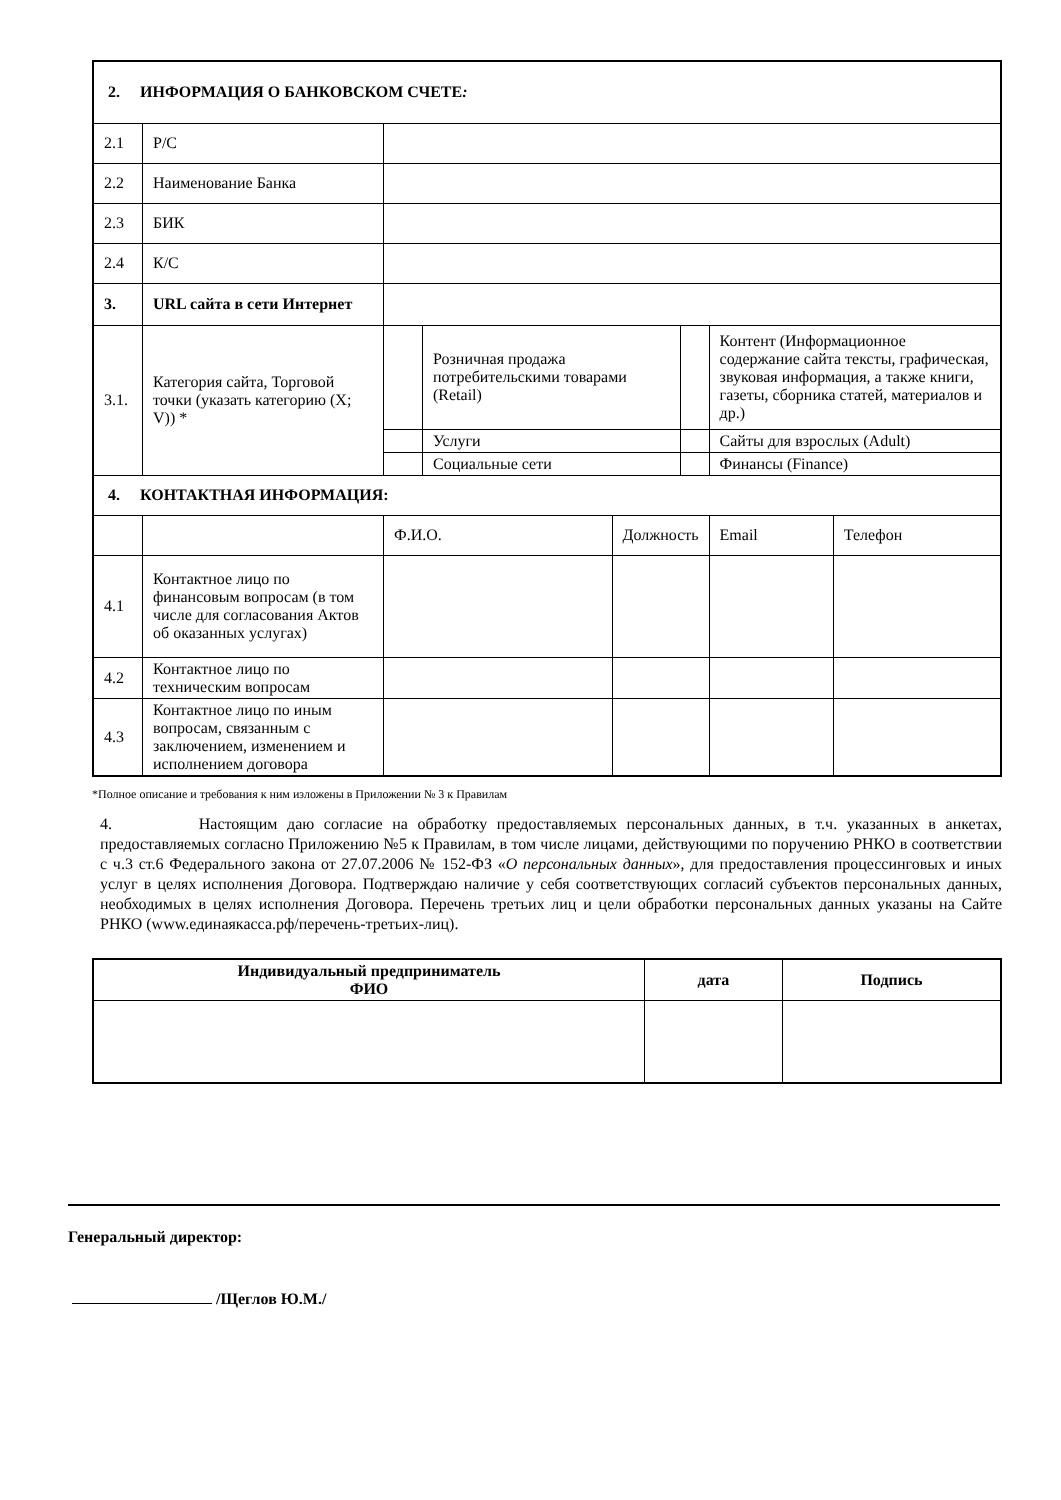| 2. ИНФОРМАЦИЯ О БАНКОВСКОМ СЧЕТЕ : | | | | | | | |
| 2.1 | Р/С | | | | | | |
| 2.2 | Наименование Банка | | | | | | |
| 2.3 | БИК | | | | | | |
| 2.4 | К/С | | | | | | |
| 3. | URL сайта в сети Интернет | | | | | | |
| 3.1. | Категория сайта, Торговой точки (указать категорию (X; V)) * | | Розничная продажа потребительскими товарами (Retail) | | | Контент (Информационное содержание сайта тексты, графическая, звуковая информация, а также книги, газеты, сборника статей, материалов и др.) | |
| | | | Услуги | | | Сайты для взрослых (Adult) | |
| | | | Социальные сети | | | Финансы (Finance) | |
| 4. КОНТАКТНАЯ ИНФОРМАЦИЯ: | | | | | | | |
| | | Ф.И.О. | | Должность | | Email | Телефон |
| 4.1 | Контактное лицо по финансовым вопросам (в том числе для согласования Актов об оказанных услугах) | | | | | | |
| 4.2 | Контактное лицо по техническим вопросам | | | | | | |
| 4.3 | Контактное лицо по иным вопросам, связанным с заключением, изменением и исполнением договора | | | | | | |
*Полное описание и требования к ним изложены в Приложении № 3 к Правилам
4. Настоящим даю согласие на обработку предоставляемых персональных данных, в т.ч. указанных в анкетах, предоставляемых согласно Приложению №5 к Правилам, в том числе лицами, действующими по поручению РНКО в соответствии с ч.3 ст.6 Федерального закона от 27.07.2006 № 152-ФЗ «О персональных данных», для предоставления процессинговых и иных услуг в целях исполнения Договора. Подтверждаю наличие у себя соответствующих согласий субъектов персональных данных, необходимых в целях исполнения Договора. Перечень третьих лиц и цели обработки персональных данных указаны на Сайте РНКО (www.единаякасса.рф/перечень-третьих-лиц).
| Индивидуальный предприниматель ФИО | дата | Подпись |
| --- | --- | --- |
Генеральный директор:
/Щеглов Ю.М./